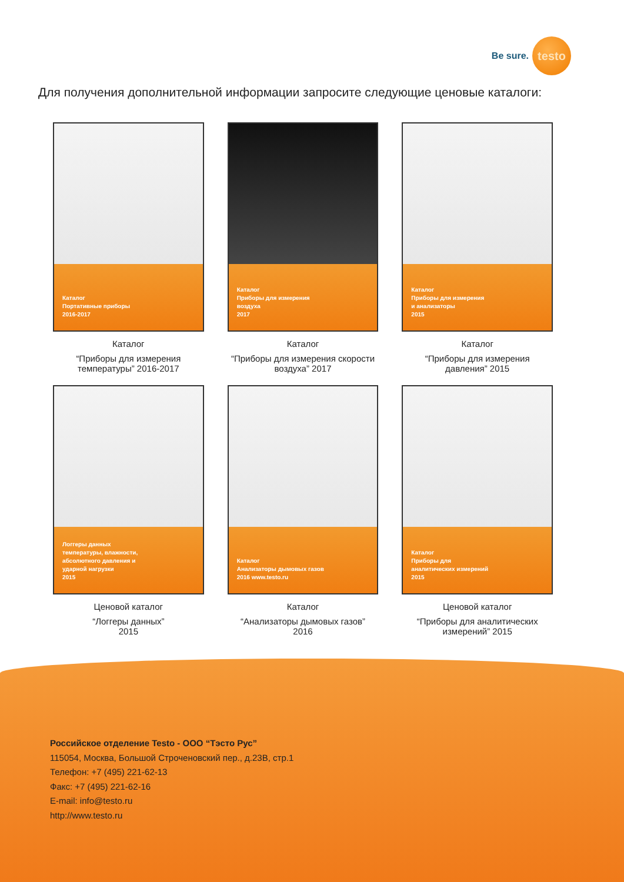Be sure.
testo
Для получения дополнительной информации запросите следующие ценовые каталоги:
Каталог
Портативные приборы
2016-2017
Каталог
“Приборы для измерения
температуры” 2016-2017
Каталог
Приборы для измерения
воздуха
2017
Каталог
“Приборы для измерения скорости
воздуха” 2017
Каталог
Приборы для измерения
и анализаторы
2015
Каталог
“Приборы для измерения
давления” 2015
Логгеры данных
температуры, влажности,
абсолютного давления и
ударной нагрузки
2015
Ценовой каталог
“Логгеры данных”
2015
Каталог
Анализаторы дымовых газов
2016 www.testo.ru
Каталог
“Анализаторы дымовых газов”
2016
Каталог
Приборы для
аналитических измерений
2015
Ценовой каталог
“Приборы для аналитических
измерений” 2015
Российское отделение Testo - ООО “Тэсто Рус”
115054, Москва, Большой Строченовский пер., д.23В, стр.1
Телефон: +7 (495) 221-62-13
Факс: +7 (495) 221-62-16
E-mail: info@testo.ru
http://www.testo.ru